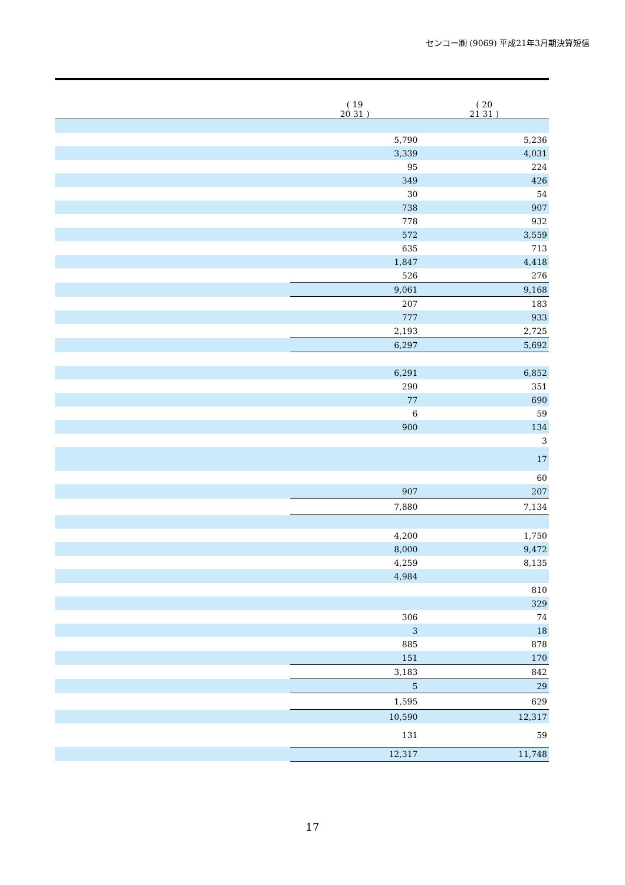センコー㈱ (9069) 平成21年3月期決算短信
| | ( 19 20 31 ) | ( 20 21 31 ) |
| --- | --- | --- |
| | 5,790 | 5,236 |
| | 3,339 | 4,031 |
| | 95 | 224 |
| | 349 | 426 |
| | 30 | 54 |
| | 738 | 907 |
| | 778 | 932 |
| | 572 | 3,559 |
| | 635 | 713 |
| | 1,847 | 4,418 |
| | 526 | 276 |
| | 9,061 | 9,168 |
| | 207 | 183 |
| | 777 | 933 |
| | 2,193 | 2,725 |
| | 6,297 | 5,692 |
| | 6,291 | 6,852 |
| | 290 | 351 |
| | 77 | 690 |
| | 6 | 59 |
| | 900 | 134 |
| | | 3 |
| | | 17 |
| | | 60 |
| | 907 | 207 |
| | 7,880 | 7,134 |
| | 4,200 | 1,750 |
| | 8,000 | 9,472 |
| | 4,259 | 8,135 |
| | 4,984 | |
| | | 810 |
| | | 329 |
| | 306 | 74 |
| | 3 | 18 |
| | 885 | 878 |
| | 151 | 170 |
| | 3,183 | 842 |
| | 5 | 29 |
| | 1,595 | 629 |
| | 10,590 | 12,317 |
| | 131 | 59 |
| | 12,317 | 11,748 |
17